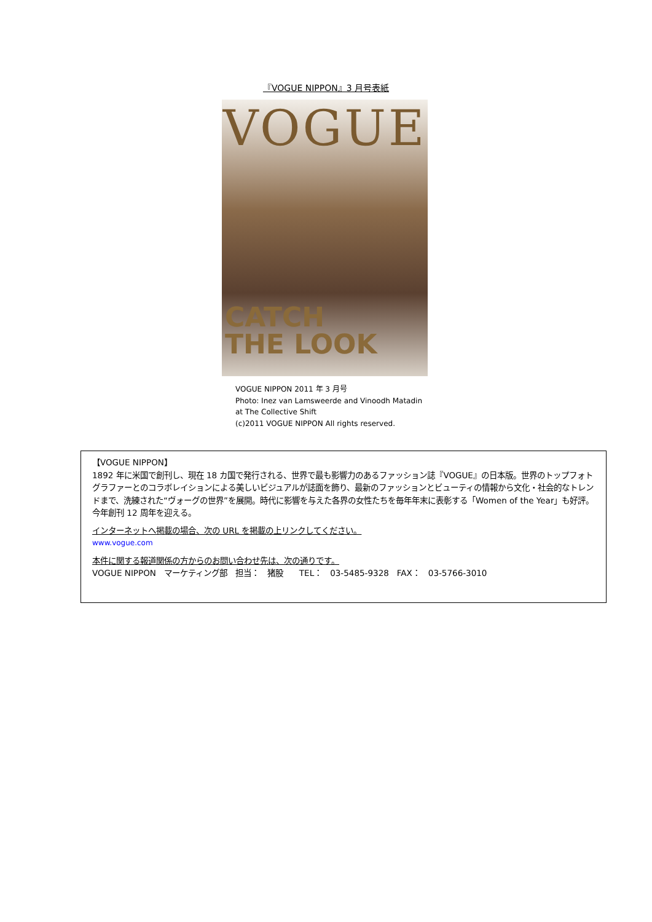『VOGUE NIPPON』3 月号表紙
VOGUE
CATCH
THE LOOK
VOGUE NIPPON 2011 年 3 月号
Photo: Inez van Lamsweerde and Vinoodh Matadin
at The Collective Shift
(c)2011 VOGUE NIPPON All rights reserved.
【VOGUE NIPPON】
1892 年に米国で創刊し、現在 18 カ国で発行される、世界で最も影響力のあるファッション誌『VOGUE』の日本版。世界のトップフォトグラファーとのコラボレイションによる美しいビジュアルが誌面を飾り、最新のファッションとビューティの情報から文化・社会的なトレンドまで、洗練された“ヴォーグの世界”を展開。時代に影響を与えた各界の女性たちを毎年年末に表彰する「Women of the Year」も好評。今年創刊 12 周年を迎える。
インターネットへ掲載の場合、次の URL を掲載の上リンクしてください。
www.vogue.com
本件に関する報道関係の方からのお問い合わせ先は、次の通りです。
VOGUE NIPPON　マーケティング部　担当：　猪股　　TEL：　03-5485-9328　FAX：　03-5766-3010